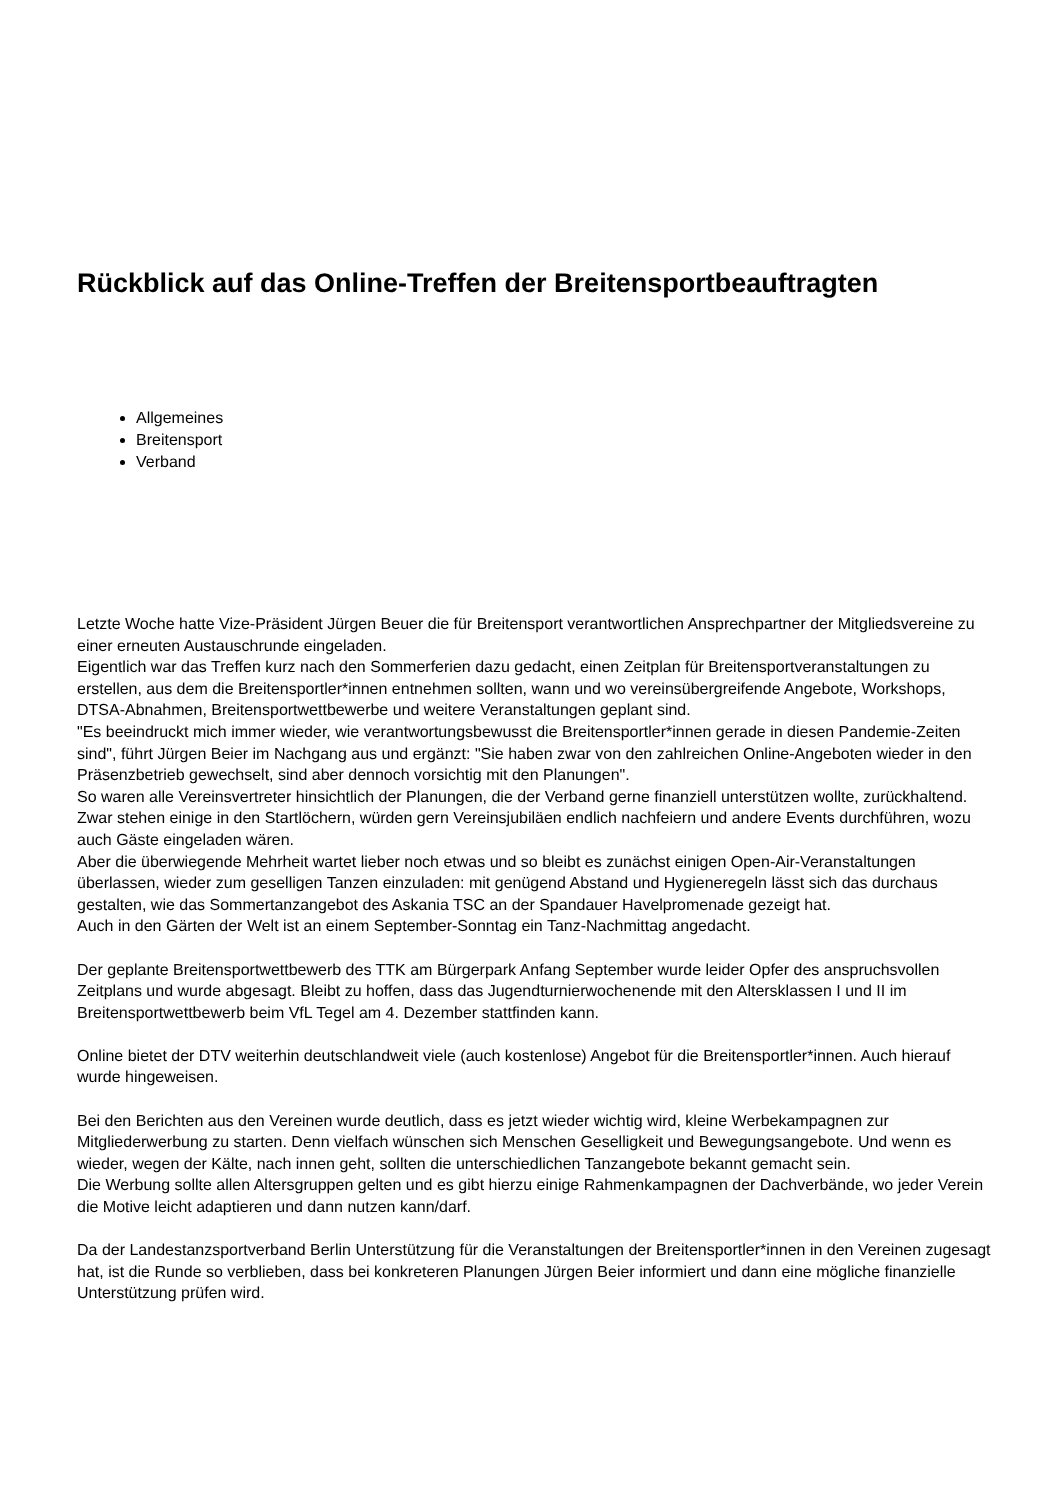Rückblick auf das Online-Treffen der Breitensportbeauftragten
Allgemeines
Breitensport
Verband
Letzte Woche hatte Vize-Präsident Jürgen Beuer die für Breitensport verantwortlichen Ansprechpartner der Mitgliedsvereine zu einer erneuten Austauschrunde eingeladen.
Eigentlich war das Treffen kurz nach den Sommerferien dazu gedacht, einen Zeitplan für Breitensportveranstaltungen zu erstellen, aus dem die Breitensportler*innen entnehmen sollten, wann und wo vereinsübergreifende Angebote, Workshops, DTSA-Abnahmen, Breitensportwettbewerbe und weitere Veranstaltungen geplant sind.
"Es beeindruckt mich immer wieder, wie verantwortungsbewusst die Breitensportler*innen gerade in diesen Pandemie-Zeiten sind", führt Jürgen Beier im Nachgang aus und ergänzt: "Sie haben zwar von den zahlreichen Online-Angeboten wieder in den Präsenzbetrieb gewechselt, sind aber dennoch vorsichtig mit den Planungen".
So waren alle Vereinsvertreter hinsichtlich der Planungen, die der Verband gerne finanziell unterstützen wollte, zurückhaltend. Zwar stehen einige in den Startlöchern, würden gern Vereinsjubiläen endlich nachfeiern und andere Events durchführen, wozu auch Gäste eingeladen wären.
Aber die überwiegende Mehrheit wartet lieber noch etwas und so bleibt es zunächst einigen Open-Air-Veranstaltungen überlassen, wieder zum geselligen Tanzen einzuladen: mit genügend Abstand und Hygieneregeln lässt sich das durchaus gestalten, wie das Sommertanzangebot des Askania TSC an der Spandauer Havelpromenade gezeigt hat.
Auch in den Gärten der Welt ist an einem September-Sonntag ein Tanz-Nachmittag angedacht.
Der geplante Breitensportwettbewerb des TTK am Bürgerpark Anfang September wurde leider Opfer des anspruchsvollen Zeitplans und wurde abgesagt. Bleibt zu hoffen, dass das Jugendturnierwochenende mit den Altersklassen I und II im Breitensportwettbewerb beim VfL Tegel am 4. Dezember stattfinden kann.
Online bietet der DTV weiterhin deutschlandweit viele (auch kostenlose) Angebot für die Breitensportler*innen. Auch hierauf wurde hingeweisen.
Bei den Berichten aus den Vereinen wurde deutlich, dass es jetzt wieder wichtig wird, kleine Werbekampagnen zur Mitgliederwerbung zu starten. Denn vielfach wünschen sich Menschen Geselligkeit und Bewegungsangebote. Und wenn es wieder, wegen der Kälte, nach innen geht, sollten die unterschiedlichen Tanzangebote bekannt gemacht sein.
Die Werbung sollte allen Altersgruppen gelten und es gibt hierzu einige Rahmenkampagnen der Dachverbände, wo jeder Verein die Motive leicht adaptieren und dann nutzen kann/darf.
Da der Landestanzsportverband Berlin Unterstützung für die Veranstaltungen der Breitensportler*innen in den Vereinen zugesagt hat, ist die Runde so verblieben, dass bei konkreteren Planungen Jürgen Beier informiert und dann eine mögliche finanzielle Unterstützung prüfen wird.